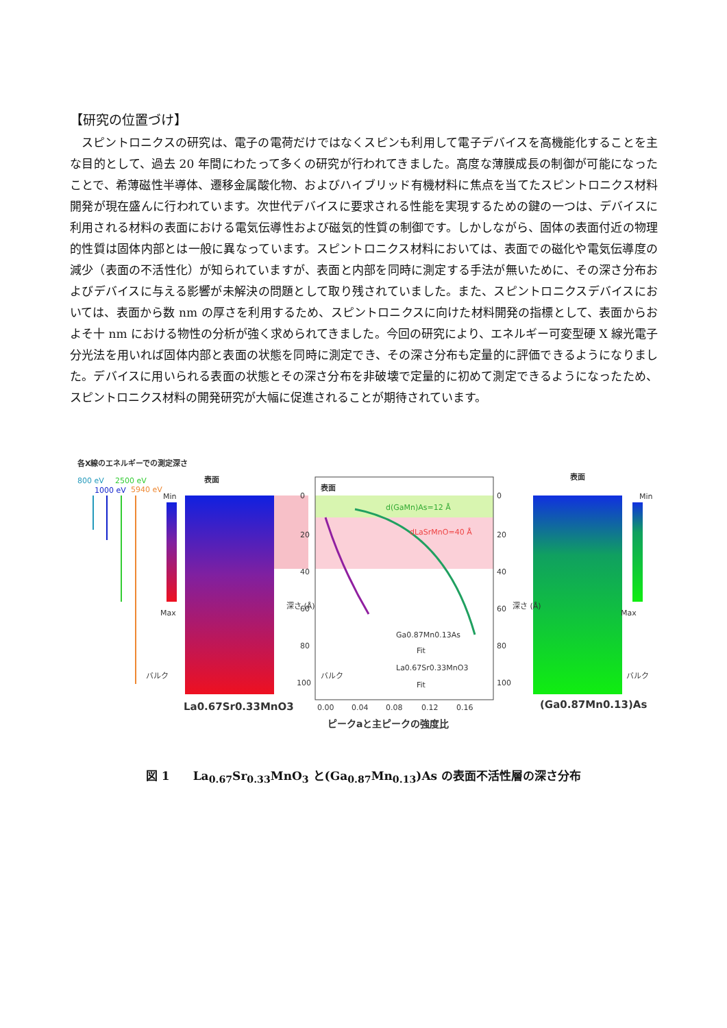【研究の位置づけ】
スピントロニクスの研究は、電子の電荷だけではなくスピンも利用して電子デバイスを高機能化することを主な目的として、過去 20 年間にわたって多くの研究が行われてきました。高度な薄膜成長の制御が可能になったことで、希薄磁性半導体、遷移金属酸化物、およびハイブリッド有機材料に焦点を当てたスピントロニクス材料開発が現在盛んに行われています。次世代デバイスに要求される性能を実現するための鍵の一つは、デバイスに利用される材料の表面における電気伝導性および磁気的性質の制御です。しかしながら、固体の表面付近の物理的性質は固体内部とは一般に異なっています。スピントロニクス材料においては、表面での磁化や電気伝導度の減少（表面の不活性化）が知られていますが、表面と内部を同時に測定する手法が無いために、その深さ分布およびデバイスに与える影響が未解決の問題として取り残されていました。また、スピントロニクスデバイスにおいては、表面から数 nm の厚さを利用するため、スピントロニクスに向けた材料開発の指標として、表面からおよそ十 nm における物性の分析が強く求められてきました。今回の研究により、エネルギー可変型硬 X 線光電子分光法を用いれば固体内部と表面の状態を同時に測定でき、その深さ分布も定量的に評価できるようになりました。デバイスに用いられる表面の状態とその深さ分布を非破壊で定量的に初めて測定できるようになったため、スピントロニクス材料の開発研究が大幅に促進されることが期待されています。
各X線のエネルギーでの測定深さ
800 eV
2500 eV
1000 eV
5940 eV
Min
Max
表面
表面
表面
Min
Max
バルク
バルク
バルク
0
20
40
60
80
100
0
20
40
60
80
100
深さ (Å)
深さ (Å)
d(GaMn)As=12 Å
dLaSrMnO=40 Å
Ga0.87Mn0.13As
Fit
La0.67Sr0.33MnO3
Fit
0.00
0.04
0.08
0.12
0.16
La0.67Sr0.33MnO3
(Ga0.87Mn0.13)As
ピークaと主ピークの強度比
図 1　　La<sub>0.67</sub>Sr<sub>0.33</sub>MnO<sub>3</sub> と(Ga<sub>0.87</sub>Mn<sub>0.13</sub>)As の表面不活性層の深さ分布